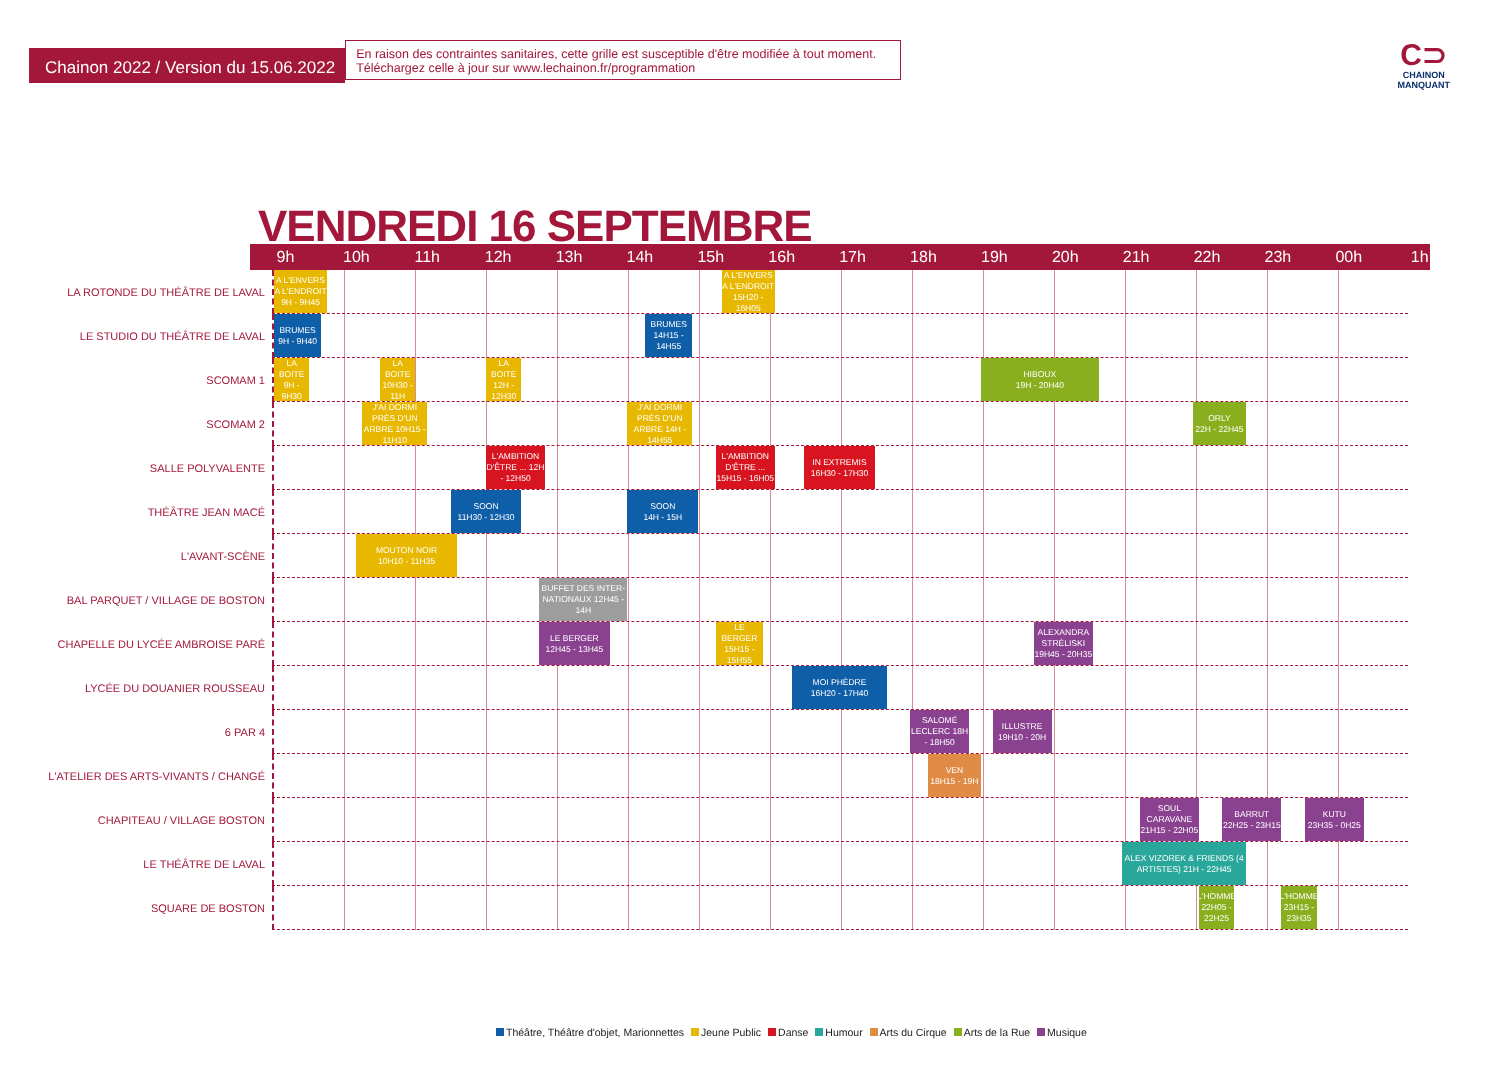Chainon 2022 / Version du 15.06.2022
En raison des contraintes sanitaires, cette grille est susceptible d'être modifiée à tout moment.
Téléchargez celle à jour sur www.lechainon.fr/programmation
C⊃
CHAINON
MANQUANT
VENDREDI 16 SEPTEMBRE
9h 10h 11h 12h 13h 14h 15h 16h 17h 18h 19h 20h 21h 22h 23h 00h 1h
| LA ROTONDE DU THÉÂTRE DE LAVAL | A L'ENVERS A L'ENDROIT 9H - 9H45 A L'ENVERS A L'ENDROIT 15H20 - 16H05 |
| LE STUDIO DU THÉÂTRE DE LAVAL | BRUMES 9H - 9H40 BRUMES 14H15 - 14H55 |
| SCOMAM 1 | LA BOITE 9H - 9H30 LA BOITE 10H30 - 11H LA BOITE 12H - 12H30 HIBOUX 19H - 20H40 |
| SCOMAM 2 | J'AI DORMI PRÈS D'UN ARBRE 10H15 - 11H10 J'AI DORMI PRÈS D'UN ARBRE 14H - 14H55 ORLY 22H - 22H45 |
| SALLE POLYVALENTE | L'AMBITION D'ÊTRE ... 12H - 12H50 L'AMBITION D'ÊTRE ... 15H15 - 16H05 IN EXTREMIS 16H30 - 17H30 |
| THÉÂTRE JEAN MACÉ | SOON 11H30 - 12H30 SOON 14H - 15H |
| L'AVANT-SCÈNE | MOUTON NOIR 10H10 - 11H35 |
| BAL PARQUET / VILLAGE DE BOSTON | BUFFET DES INTER-NATIONAUX 12H45 - 14H |
| CHAPELLE DU LYCÉE AMBROISE PARÉ | LE BERGER 12H45 - 13H45 LE BERGER 15H15 - 15H55 ALEXANDRA STRÉLISKI 19H45 - 20H35 |
| LYCÉE DU DOUANIER ROUSSEAU | MOI PHÈDRE 16H20 - 17H40 |
| 6 PAR 4 | SALOMÉ LECLERC 18H - 18H50 ILLUSTRE 19H10 - 20H |
| L'ATELIER DES ARTS-VIVANTS / CHANGÉ | VEN 18H15 - 19H |
| CHAPITEAU / VILLAGE BOSTON | SOUL CARAVANE 21H15 - 22H05 BARRUT 22H25 - 23H15 KUTU 23H35 - 0H25 |
| LE THÉÂTRE DE LAVAL | ALEX VIZOREK & FRIENDS (4 ARTISTES) 21H - 22H45 |
| SQUARE DE BOSTON | L'HOMME 22H05 - 22H25 L'HOMME 23H15 - 23H35 |
Théâtre, Théâtre d'objet, Marionnettes Jeune Public Danse Humour Arts du Cirque Arts de la Rue Musique